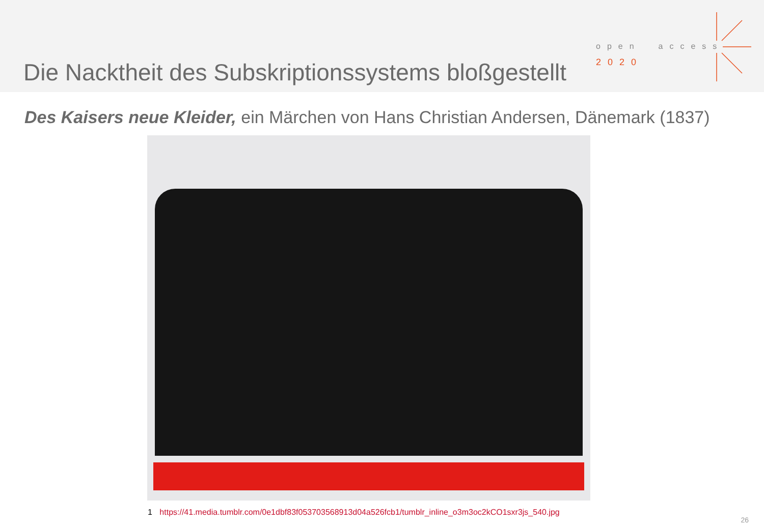Die Nacktheit des Subskriptionssystems bloßgestellt
open access
2020
Des Kaisers neue Kleider, ein Märchen von Hans Christian Andersen, Dänemark (1837)
1 https://41.media.tumblr.com/0e1dbf83f053703568913d04a526fcb1/tumblr_inline_o3m3oc2kCO1sxr3js_540.jpg
26